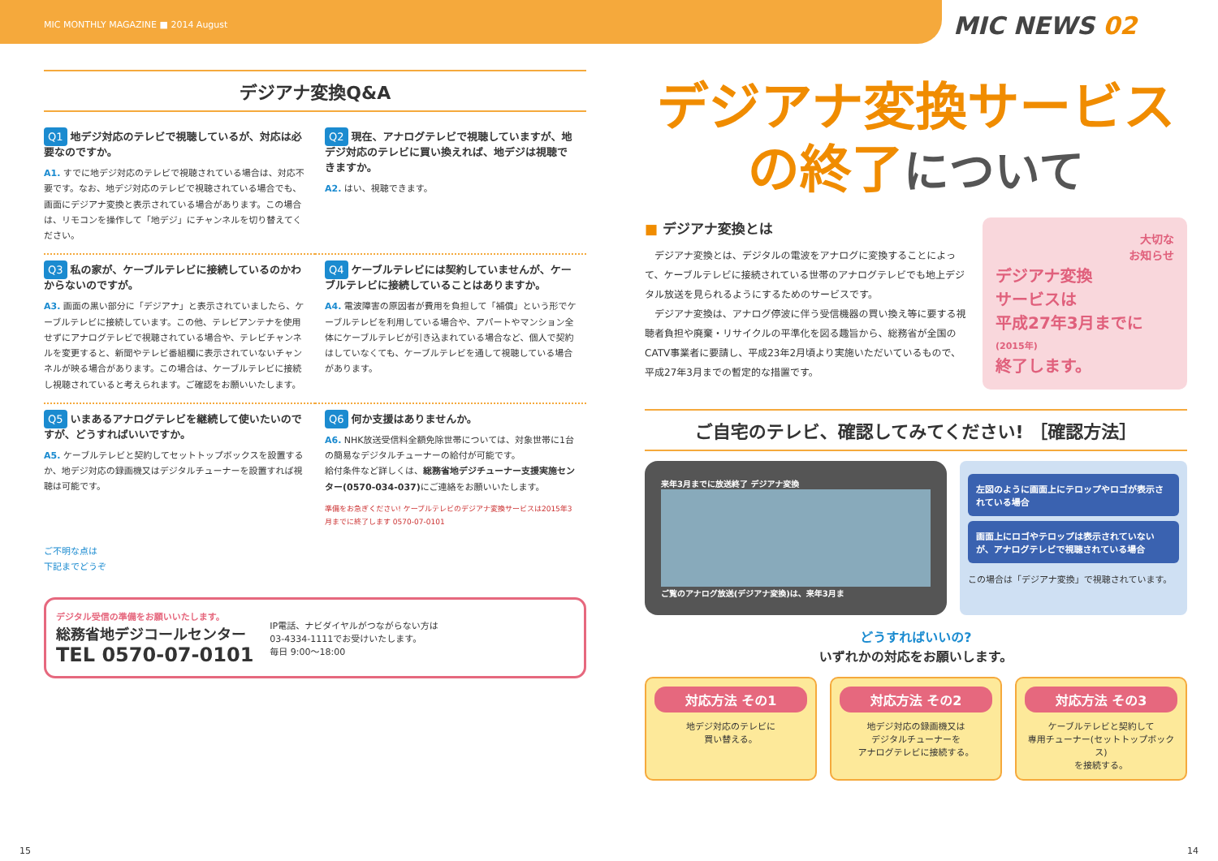MIC MONTHLY MAGAZINE ■ 2014 August
MIC NEWS 02
デジアナ変換Q&A
Q1 地デジ対応のテレビで視聴しているが、対応は必要なのですか。
A1. すでに地デジ対応のテレビで視聴されている場合は、対応不要です。なお、地デジ対応のテレビで視聴されている場合でも、画面にデジアナ変換と表示されている場合があります。この場合は、リモコンを操作して「地デジ」にチャンネルを切り替えてください。
Q2 現在、アナログテレビで視聴していますが、地デジ対応のテレビに買い換えれば、地デジは視聴できますか。
A2. はい、視聴できます。
Q3 私の家が、ケーブルテレビに接続しているのかわからないのですが。
A3. 画面の黒い部分に「デジアナ」と表示されていましたら、ケーブルテレビに接続しています。この他、テレビアンテナを使用せずにアナログテレビで視聴されている場合や、テレビチャンネルを変更すると、新聞やテレビ番組欄に表示されていないチャンネルが映る場合があります。この場合は、ケーブルテレビに接続し視聴されていると考えられます。ご確認をお願いいたします。
Q4 ケーブルテレビには契約していませんが、ケーブルテレビに接続していることはありますか。
A4. 電波障害の原因者が費用を負担して「補償」という形でケーブルテレビを利用している場合や、アパートやマンション全体にケーブルテレビが引き込まれている場合など、個人で契約はしていなくても、ケーブルテレビを通して視聴している場合があります。
Q5 いまあるアナログテレビを継続して使いたいのですが、どうすればいいですか。
A5. ケーブルテレビと契約してセットトップボックスを設置するか、地デジ対応の録画機又はデジタルチューナーを設置すれば視聴は可能です。
ご不明な点は
下記までどうぞ
Q6 何か支援はありませんか。
A6. NHK放送受信料全額免除世帯については、対象世帯に1台の簡易なデジタルチューナーの給付が可能です。
給付条件など詳しくは、総務省地デジチューナー支援実施センター(0570-034-037) にご連絡をお願いいたします。
準備をお急ぎください! ケーブルテレビのデジアナ変換サービスは2015年3月までに終了します 0570-07-0101
デジタル受信の準備をお願いいたします。
総務省地デジコールセンター
TEL 0570-07-0101
IP電話、ナビダイヤルがつながらない方は
03-4334-1111でお受けいたします。
毎日 9:00〜18:00
デジアナ変換サービス
の終了について
■ デジアナ変換とは
　デジアナ変換とは、デジタルの電波をアナログに変換することによって、ケーブルテレビに接続されている世帯のアナログテレビでも地上デジタル放送を見られるようにするためのサービスです。
　デジアナ変換は、アナログ停波に伴う受信機器の買い換え等に要する視聴者負担や廃棄・リサイクルの平準化を図る趣旨から、総務省が全国のCATV事業者に要請し、平成23年2月頃より実施いただいているもので、平成27年3月までの暫定的な措置です。
大切な
お知らせ
デジアナ変換
サービスは
平成27年3月までに
(2015年)
終了します。
ご自宅のテレビ、確認してみてください! ［確認方法］
来年3月までに放送終了 デジアナ変換
ご覧のアナログ放送(デジアナ変換)は、来年3月ま
左図のように画面上にテロップやロゴが表示されている場合
画面上にロゴやテロップは表示されていないが、アナログテレビで視聴されている場合
この場合は「デジアナ変換」で視聴されています。
どうすればいいの?
いずれかの対応をお願いします。
対応方法 その1
地デジ対応のテレビに
買い替える。
対応方法 その2
地デジ対応の録画機又は
デジタルチューナーを
アナログテレビに接続する。
対応方法 その3
ケーブルテレビと契約して
専用チューナー(セットトップボックス)
を接続する。
15 14